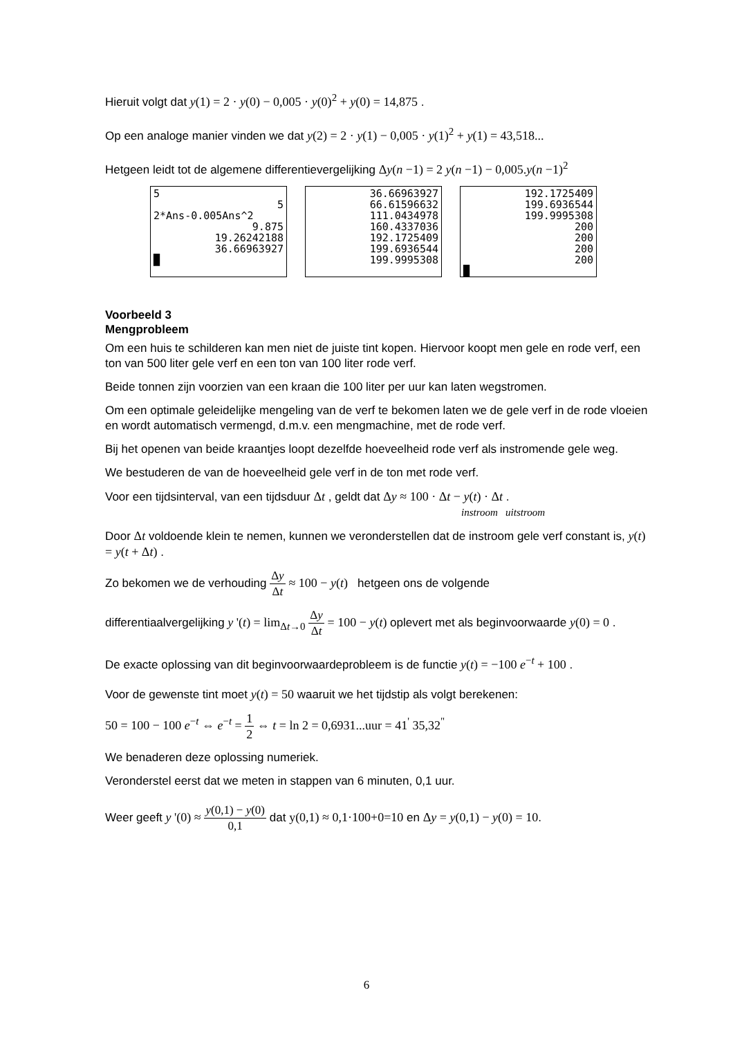Hieruit volgt dat y(1) = 2 · y(0) − 0,005 · y(0)<sup>2</sup> + y(0) = 14,875 .
Op een analoge manier vinden we dat y(2) = 2 · y(1) − 0,005 · y(1)<sup>2</sup> + y(1) = 43,518...
Hetgeen leidt tot de algemene differentievergelijking Δy(n −1) = 2 y(n −1) − 0,005.y(n −1)<sup>2</sup>
5
5
2*Ans-0.005Ans^2
9.875
19.26242188
36.66963927
█
36.66963927
66.61596632
111.0434978
160.4337036
192.1725409
199.6936544
199.9995308
192.1725409
199.6936544
199.9995308
200
200
200
200
█
Voorbeeld 3
Mengprobleem
Om een huis te schilderen kan men niet de juiste tint kopen. Hiervoor koopt men gele en rode verf, een ton van 500 liter gele verf en een ton van 100 liter rode verf.
Beide tonnen zijn voorzien van een kraan die 100 liter per uur kan laten wegstromen.
Om een optimale geleidelijke mengeling van de verf te bekomen laten we de gele verf in de rode vloeien en wordt automatisch vermengd, d.m.v. een mengmachine, met de rode verf.
Bij het openen van beide kraantjes loopt dezelfde hoeveelheid rode verf als instromende gele weg.
We bestuderen de van de hoeveelheid gele verf in de ton met rode verf.
Voor een tijdsinterval, van een tijdsduur Δt , geldt dat Δy ≈ 100 · Δt − y(t) · Δt .
instroom uitstroom
Door Δt voldoende klein te nemen, kunnen we veronderstellen dat de instroom gele verf constant is, y(t) = y(t + Δt) .
Zo bekomen we de verhouding Δy Δt ≈ 100 − y(t) hetgeen ons de volgende
differentiaalvergelijking y '(t) = lim<sub>Δt→0</sub> Δy Δt = 100 − y(t) oplevert met als beginvoorwaarde y(0) = 0 .
De exacte oplossing van dit beginvoorwaardeprobleem is de functie y(t) = −100 e<sup>−t</sup> + 100 .
Voor de gewenste tint moet y(t) = 50 waaruit we het tijdstip als volgt berekenen:
50 = 100 − 100 e<sup>−t</sup> ⇔ e<sup>−t</sup> = 1 2 ⇔ t = ln 2 = 0,6931...uur = 41<sup>'</sup> 35,32<sup>"</sup>
We benaderen deze oplossing numeriek.
Veronderstel eerst dat we meten in stappen van 6 minuten, 0,1 uur.
Weer geeft y '(0) ≈ y(0,1) − y(0) 0,1 dat y(0,1) ≈ 0,1·100+0=10 en Δy = y(0,1) − y(0) = 10.
6